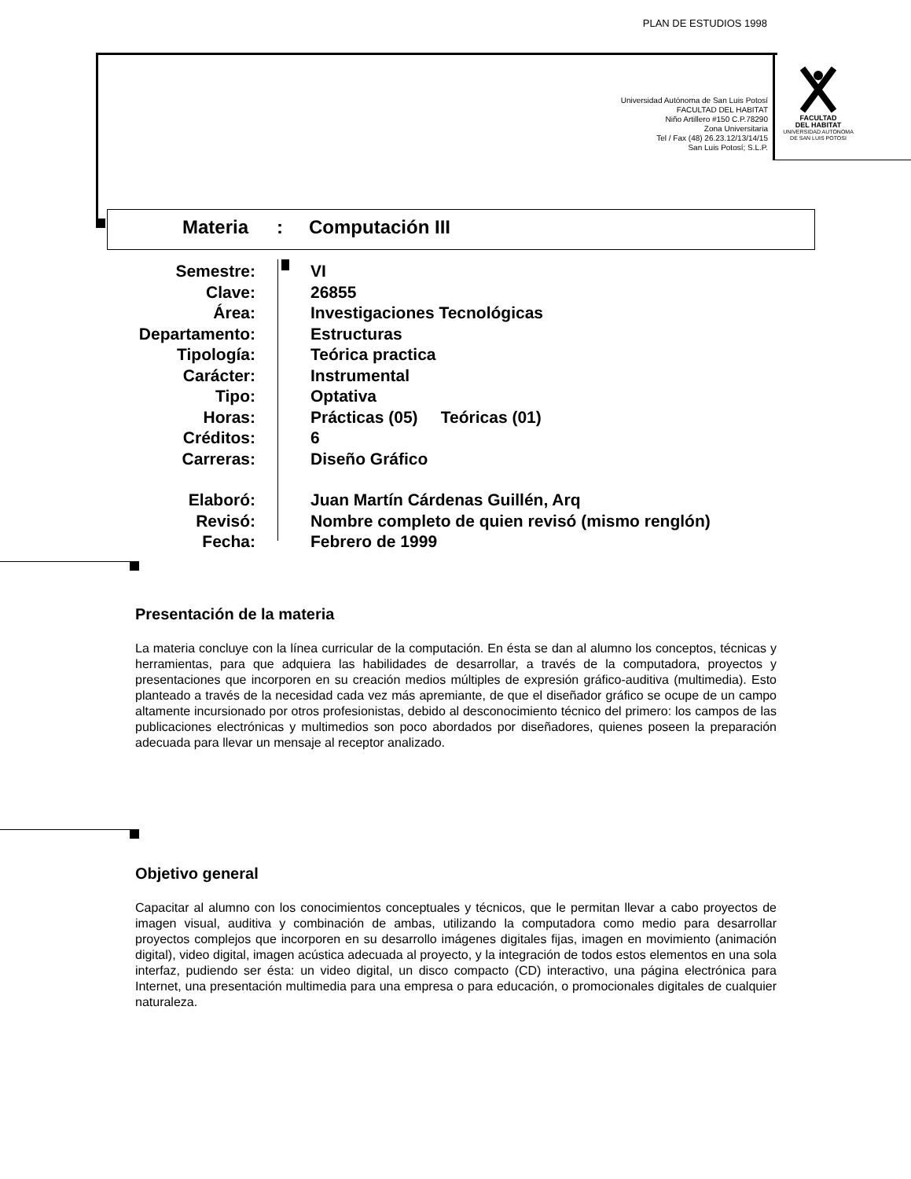PLAN DE ESTUDIOS 1998
Universidad Autónoma de San Luis Potosí
FACULTAD DEL HABITAT
Niño Artillero #150 C.P.78290
Zona Universitaria
Tel / Fax (48) 26.23.12/13/14/15
San Luis Potosí; S.L.P.
FACULTAD
DEL HABITAT
UNIVERSIDAD AUTONOMA
DE SAN LUIS POTOSI
Materia: Computación III
Semestre: VI
Clave: 26855
Área: Investigaciones Tecnológicas
Departamento: Estructuras
Tipología: Teórica practica
Carácter: Instrumental
Tipo: Optativa
Horas: Prácticas (05) Teóricas (01)
Créditos: 6
Carreras: Diseño Gráfico
Elaboró: Juan Martín Cárdenas Guillén, Arq
Revisó: Nombre completo de quien revisó (mismo renglón)
Fecha: Febrero de 1999
Presentación de la materia
La materia concluye con la línea curricular de la computación. En ésta se dan al alumno los conceptos, técnicas y herramientas, para que adquiera las habilidades de desarrollar, a través de la computadora, proyectos y presentaciones que incorporen en su creación medios múltiples de expresión gráfico-auditiva (multimedia). Esto planteado a través de la necesidad cada vez más apremiante, de que el diseñador gráfico se ocupe de un campo altamente incursionado por otros profesionistas, debido al desconocimiento técnico del primero: los campos de las publicaciones electrónicas y multimedios son poco abordados por diseñadores, quienes poseen la preparación adecuada para llevar un mensaje al receptor analizado.
Objetivo general
Capacitar al alumno con los conocimientos conceptuales y técnicos, que le permitan llevar a cabo proyectos de imagen visual, auditiva y combinación de ambas, utilizando la computadora como medio para desarrollar proyectos complejos que incorporen en su desarrollo imágenes digitales fijas, imagen en movimiento (animación digital), video digital, imagen acústica adecuada al proyecto, y la integración de todos estos elementos en una sola interfaz, pudiendo ser ésta: un video digital, un disco compacto (CD) interactivo, una página electrónica para Internet, una presentación multimedia para una empresa o para educación, o promocionales digitales de cualquier naturaleza.